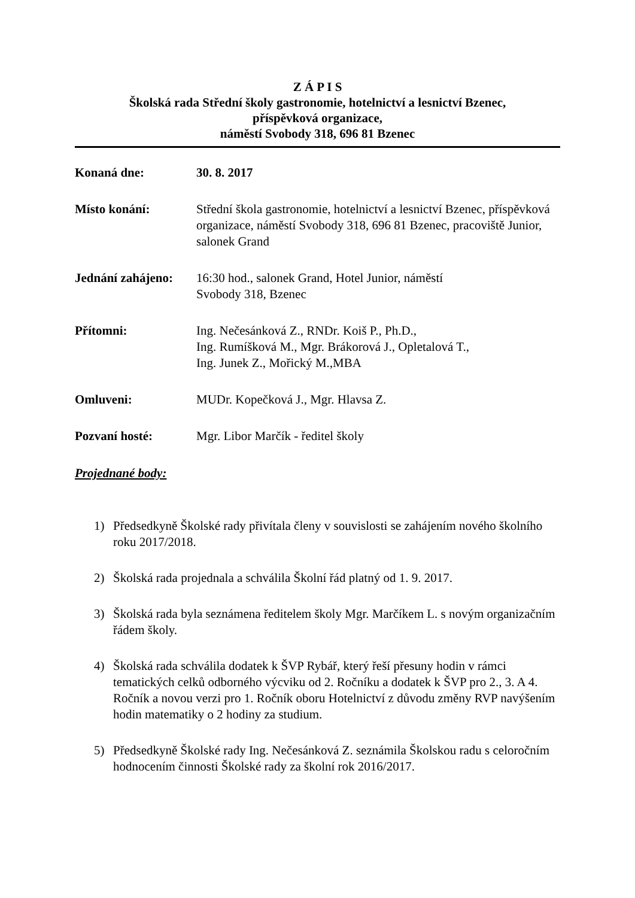Z Á P I S
Školská rada Střední školy gastronomie, hotelnictví a lesnictví Bzenec,
příspěvková organizace,
náměstí Svobody 318, 696 81 Bzenec
Konaná dne: 30. 8. 2017
Místo konání: Střední škola gastronomie, hotelnictví a lesnictví Bzenec, příspěvková organizace, náměstí Svobody 318, 696 81 Bzenec, pracoviště Junior, salonek Grand
Jednání zahájeno:
16:30 hod., salonek Grand, Hotel Junior, náměstí
Svobody 318, Bzenec
Přítomni: Ing. Nečesánková Z., RNDr. Koiš P., Ph.D.,
Ing. Rumíšková M., Mgr. Brákorová J., Opletalová T.,
Ing. Junek Z., Mořický M.,MBA
Omluveni: MUDr. Kopečková J., Mgr. Hlavsa Z.
Pozvaní hosté: Mgr. Libor Marčík - ředitel školy
Projednané body:
1) Předsedkyně Školské rady přivítala členy v souvislosti se zahájením nového školního roku 2017/2018.
2) Školská rada projednala a schválila Školní řád platný od 1. 9. 2017.
3) Školská rada byla seznámena ředitelem školy Mgr. Marčíkem L. s novým organizačním řádem školy.
4) Školská rada schválila dodatek k ŠVP Rybář, který řeší přesuny hodin v rámci tematických celků odborného výcviku od 2. Ročníku a dodatek k ŠVP pro 2., 3. A 4. Ročník a novou verzi pro 1. Ročník oboru Hotelnictví z důvodu změny RVP navýšením hodin matematiky o 2 hodiny za studium.
5) Předsedkyně Školské rady Ing. Nečesánková Z. seznámila Školskou radu s celoročním hodnocením činnosti Školské rady za školní rok 2016/2017.